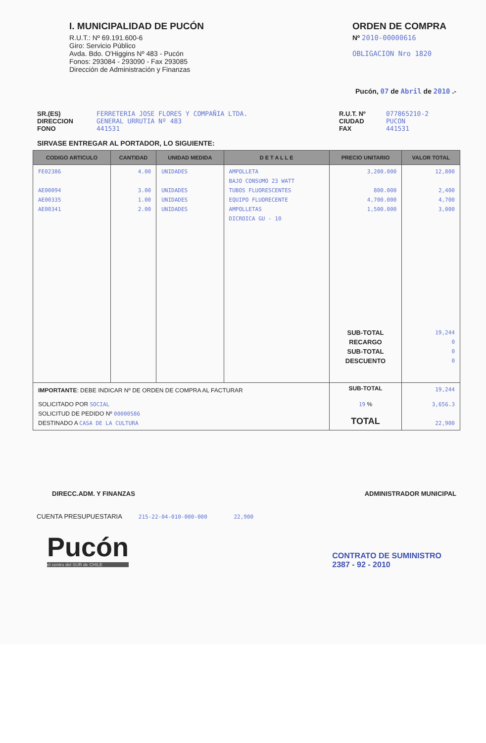I. MUNICIPALIDAD DE PUCÓN
R.U.T.: Nº 69.191.600-6
Giro: Servicio Público
Avda. Bdo. O'Higgins Nº 483 - Pucón
Fonos: 293084 - 293090 - Fax 293085
Dirección de Administración y Finanzas
ORDEN DE COMPRA
Nº 2010-00000616
OBLIGACION Nro 1820
Pucón, 07 de Abril de 2010 .-
SR.(ES)
DIRECCION
FONO
FERRETERIA JOSE FLORES Y COMPAÑIA LTDA.
GENERAL URRUTIA Nº 483
441531
R.U.T. Nº
CIUDAD
FAX
077865210-2
PUCON
441531
SIRVASE ENTREGAR AL PORTADOR, LO SIGUIENTE:
| CODIGO ARTICULO | CANTIDAD | UNIDAD MEDIDA | D E T A L L E | PRECIO UNITARIO | VALOR TOTAL |
| --- | --- | --- | --- | --- | --- |
| FE02386 AE00094 AE00335 AE00341 | 4.00 3.00 1.00 2.00 | UNIDADES UNIDADES UNIDADES UNIDADES | AMPOLLETA BAJO CONSUMO 23 WATT TUBOS FLUORESCENTES EQUIPO FLUORECENTE AMPOLLETAS DICROICA GU - 10 | 3,200.000 800.000 4,700.000 1,500.000 SUB-TOTAL RECARGO SUB-TOTAL DESCUENTO | 12,800 2,400 4,700 3,000 19,244 0 0 0 |
| IMPORTANTE : DEBE INDICAR Nº DE ORDEN DE COMPRA AL FACTURAR | | | | SUB-TOTAL | 19,244 |
| SOLICITADO POR SOCIAL SOLICITUD DE PEDIDO Nº 00000586 DESTINADO A CASA DE LA CULTURA | | | | 19 % TOTAL | 3,656.3 22,900 |
DIRECC.ADM. Y FINANZAS ADMINISTRADOR MUNICIPAL
CUENTA PRESUPUESTARIA 215-22-04-010-000-000 22,900
Pucón
el centro del SUR de CHILE
CONTRATO DE SUMINISTRO
2387 - 92 - 2010